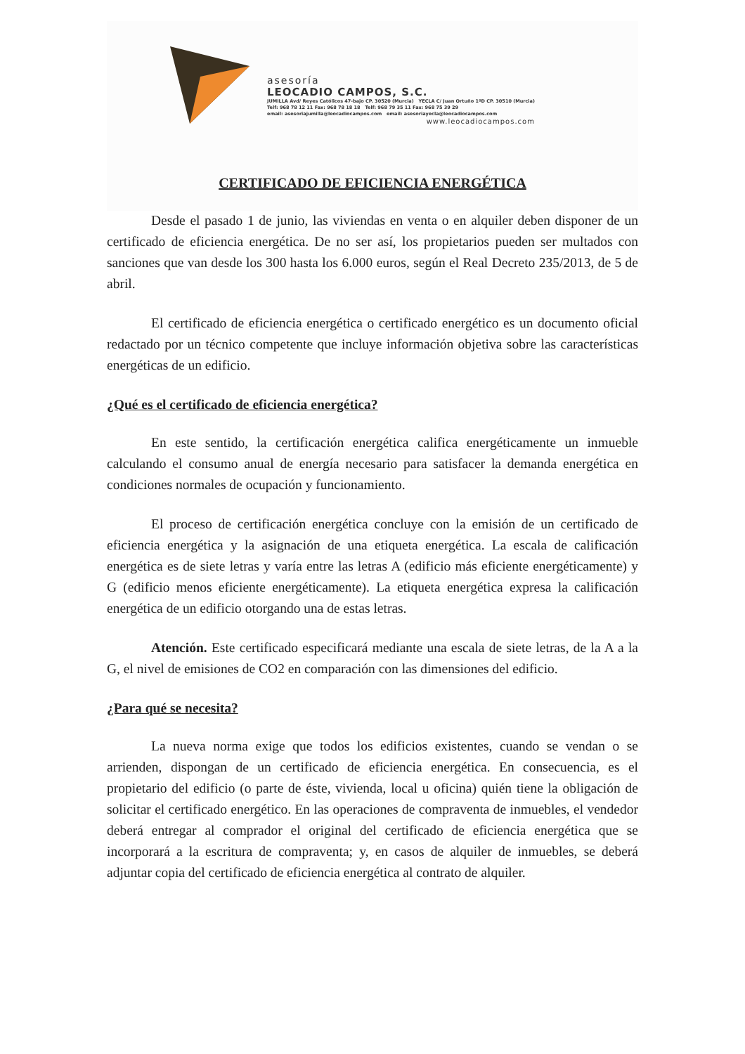asesoría
LEOCADIO CAMPOS, S.C.
JUMILLA Avd/ Reyes Católicos 47-bajo CP. 30520 (Murcia) YECLA C/ Juan Ortuño 1ºD CP. 30510 (Murcia) Telf: 968 78 12 11 Fax: 968 78 18 18 Telf: 968 79 35 11 Fax: 968 75 39 29 email: asesoriajumilla@leocadiocampos.com email: asesoriayecla@leocadiocampos.com
www.leocadiocampos.com
CERTIFICADO DE EFICIENCIA ENERGÉTICA
Desde el pasado 1 de junio, las viviendas en venta o en alquiler deben disponer de un certificado de eficiencia energética. De no ser así, los propietarios pueden ser multados con sanciones que van desde los 300 hasta los 6.000 euros, según el Real Decreto 235/2013, de 5 de abril.
El certificado de eficiencia energética o certificado energético es un documento oficial redactado por un técnico competente que incluye información objetiva sobre las características energéticas de un edificio.
¿Qué es el certificado de eficiencia energética?
En este sentido, la certificación energética califica energéticamente un inmueble calculando el consumo anual de energía necesario para satisfacer la demanda energética en condiciones normales de ocupación y funcionamiento.
El proceso de certificación energética concluye con la emisión de un certificado de eficiencia energética y la asignación de una etiqueta energética. La escala de calificación energética es de siete letras y varía entre las letras A (edificio más eficiente energéticamente) y G (edificio menos eficiente energéticamente). La etiqueta energética expresa la calificación energética de un edificio otorgando una de estas letras.
Atención. Este certificado especificará mediante una escala de siete letras, de la A a la G, el nivel de emisiones de CO2 en comparación con las dimensiones del edificio.
¿Para qué se necesita?
La nueva norma exige que todos los edificios existentes, cuando se vendan o se arrienden, dispongan de un certificado de eficiencia energética. En consecuencia, es el propietario del edificio (o parte de éste, vivienda, local u oficina) quién tiene la obligación de solicitar el certificado energético. En las operaciones de compraventa de inmuebles, el vendedor deberá entregar al comprador el original del certificado de eficiencia energética que se incorporará a la escritura de compraventa; y, en casos de alquiler de inmuebles, se deberá adjuntar copia del certificado de eficiencia energética al contrato de alquiler.